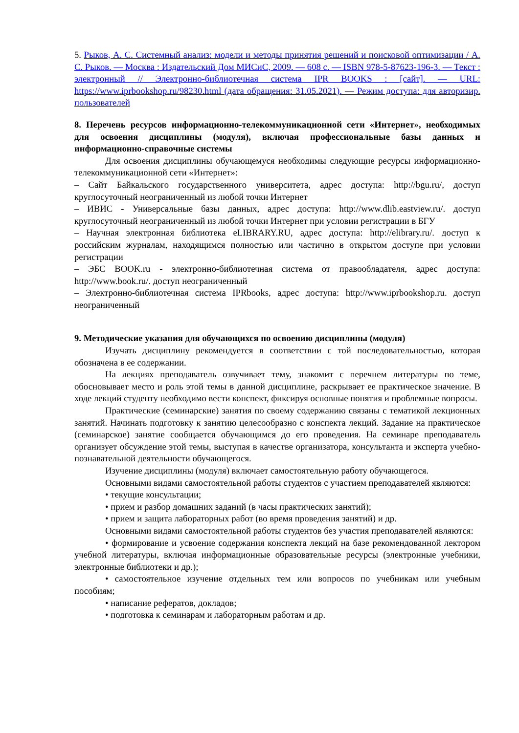5. Рыков, А. С. Системный анализ: модели и методы принятия решений и поисковой оптимизации / А. С. Рыков. — Москва : Издательский Дом МИСиС, 2009. — 608 c. — ISBN 978-5-87623-196-3. — Текст : электронный // Электронно-библиотечная система IPR BOOKS : [сайт]. — URL: https://www.iprbookshop.ru/98230.html (дата обращения: 31.05.2021). — Режим доступа: для авторизир. пользователей
8. Перечень ресурсов информационно-телекоммуникационной сети «Интернет», необходимых для освоения дисциплины (модуля), включая профессиональные базы данных и информационно-справочные системы
Для освоения дисциплины обучающемуся необходимы следующие ресурсы информационно-телекоммуникационной сети «Интернет»:
– Сайт Байкальского государственного университета, адрес доступа: http://bgu.ru/, доступ круглосуточный неограниченный из любой точки Интернет
– ИВИС - Универсальные базы данных, адрес доступа: http://www.dlib.eastview.ru/. доступ круглосуточный неограниченный из любой точки Интернет при условии регистрации в БГУ
– Научная электронная библиотека eLIBRARY.RU, адрес доступа: http://elibrary.ru/. доступ к российским журналам, находящимся полностью или частично в открытом доступе при условии регистрации
– ЭБС BOOK.ru - электронно-библиотечная система от правообладателя, адрес доступа: http://www.book.ru/. доступ неограниченный
– Электронно-библиотечная система IPRbooks, адрес доступа: http://www.iprbookshop.ru. доступ неограниченный
9. Методические указания для обучающихся по освоению дисциплины (модуля)
Изучать дисциплину рекомендуется в соответствии с той последовательностью, которая обозначена в ее содержании.
На лекциях преподаватель озвучивает тему, знакомит с перечнем литературы по теме, обосновывает место и роль этой темы в данной дисциплине, раскрывает ее практическое значение. В ходе лекций студенту необходимо вести конспект, фиксируя основные понятия и проблемные вопросы.
Практические (семинарские) занятия по своему содержанию связаны с тематикой лекционных занятий. Начинать подготовку к занятию целесообразно с конспекта лекций. Задание на практическое (семинарское) занятие сообщается обучающимся до его проведения. На семинаре преподаватель организует обсуждение этой темы, выступая в качестве организатора, консультанта и эксперта учебно-познавательной деятельности обучающегося.
Изучение дисциплины (модуля) включает самостоятельную работу обучающегося.
Основными видами самостоятельной работы студентов с участием преподавателей являются:
• текущие консультации;
• прием и разбор домашних заданий (в часы практических занятий);
• прием и защита лабораторных работ (во время проведения занятий) и др.
Основными видами самостоятельной работы студентов без участия преподавателей являются:
• формирование и усвоение содержания конспекта лекций на базе рекомендованной лектором учебной литературы, включая информационные образовательные ресурсы (электронные учебники, электронные библиотеки и др.);
• самостоятельное изучение отдельных тем или вопросов по учебникам или учебным пособиям;
• написание рефератов, докладов;
• подготовка к семинарам и лабораторным работам и др.